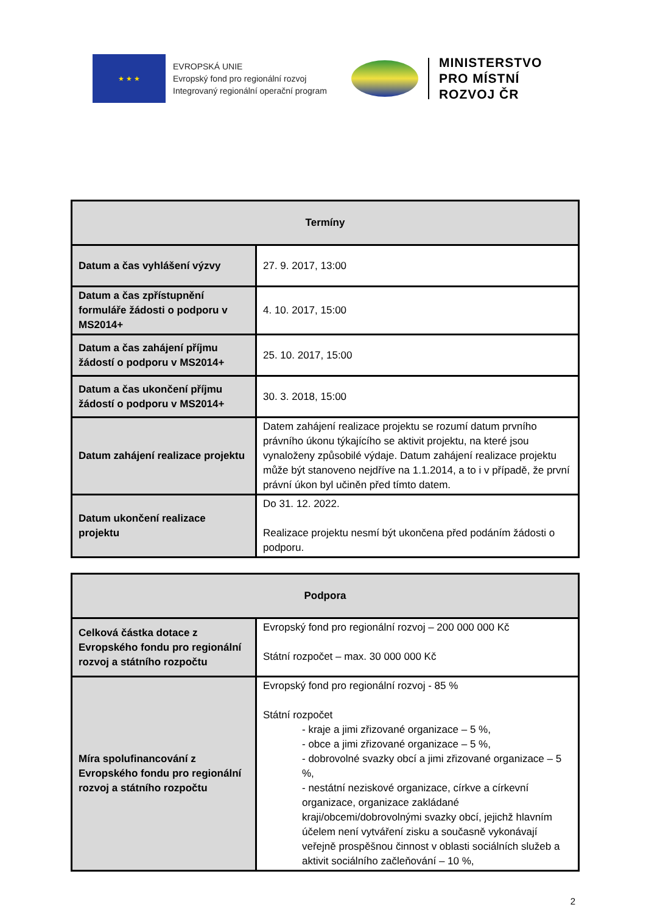★ ★ ★
EVROPSKÁ UNIE
Evropský fond pro regionální rozvoj
Integrovaný regionální operační program
MINISTERSTVO
PRO MÍSTNÍ
ROZVOJ ČR
| Termíny | |
| --- | --- |
| Datum a čas vyhlášení výzvy | 27. 9. 2017, 13:00 |
| Datum a čas zpřístupnění formuláře žádosti o podporu v MS2014+ | 4. 10. 2017, 15:00 |
| Datum a čas zahájení příjmu žádostí o podporu v MS2014+ | 25. 10. 2017, 15:00 |
| Datum a čas ukončení příjmu žádostí o podporu v MS2014+ | 30. 3. 2018, 15:00 |
| Datum zahájení realizace projektu | Datem zahájení realizace projektu se rozumí datum prvního právního úkonu týkajícího se aktivit projektu, na které jsou vynaloženy způsobilé výdaje. Datum zahájení realizace projektu může být stanoveno nejdříve na 1.1.2014, a to i v případě, že první právní úkon byl učiněn před tímto datem. |
| Datum ukončení realizace projektu | Do 31. 12. 2022. Realizace projektu nesmí být ukončena před podáním žádosti o podporu. |
| Podpora | |
| --- | --- |
| Celková částka dotace z Evropského fondu pro regionální rozvoj a státního rozpočtu | Evropský fond pro regionální rozvoj – 200 000 000 Kč Státní rozpočet – max. 30 000 000 Kč |
| Míra spolufinancování z Evropského fondu pro regionální rozvoj a státního rozpočtu | Evropský fond pro regionální rozvoj - 85 % Státní rozpočet - kraje a jimi zřizované organizace – 5 %, - obce a jimi zřizované organizace – 5 %, - dobrovolné svazky obcí a jimi zřizované organizace – 5 %, - nestátní neziskové organizace, církve a církevní organizace, organizace zakládané kraji/obcemi/dobrovolnými svazky obcí, jejichž hlavním účelem není vytváření zisku a současně vykonávají veřejně prospěšnou činnost v oblasti sociálních služeb a aktivit sociálního začleňování – 10 %, |
2